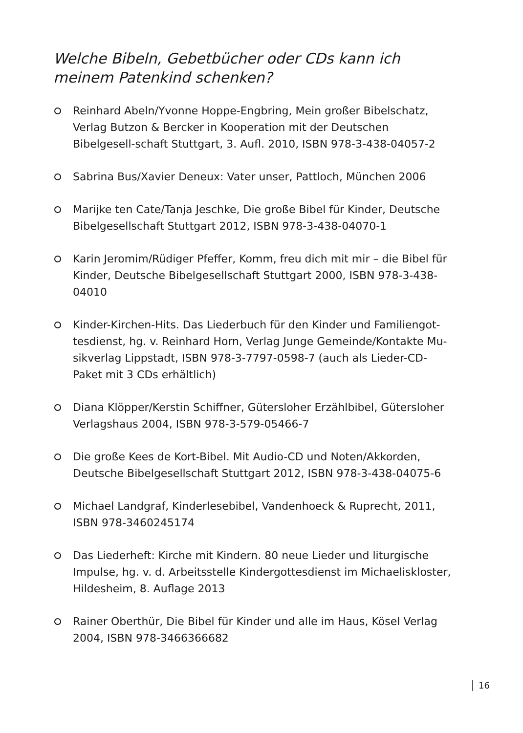Welche Bibeln, Gebetbücher oder CDs kann ich meinem Patenkind schenken?
Reinhard Abeln/Yvonne Hoppe-Engbring, Mein großer Bibelschatz, Verlag Butzon & Bercker in Kooperation mit der Deutschen Bibelgesell-schaft Stuttgart, 3. Aufl. 2010, ISBN 978-3-438-04057-2
Sabrina Bus/Xavier Deneux: Vater unser, Pattloch, München 2006
Marijke ten Cate/Tanja Jeschke, Die große Bibel für Kinder, Deutsche Bibelgesellschaft Stuttgart 2012, ISBN 978-3-438-04070-1
Karin Jeromim/Rüdiger Pfeffer, Komm, freu dich mit mir – die Bibel für Kinder, Deutsche Bibelgesellschaft Stuttgart 2000, ISBN 978-3-438-04010
Kinder-Kirchen-Hits. Das Liederbuch für den Kinder und Familiengot-tesdienst, hg. v. Reinhard Horn, Verlag Junge Gemeinde/Kontakte Mu-sikverlag Lippstadt, ISBN 978-3-7797-0598-7 (auch als Lieder-CD-Paket mit 3 CDs erhältlich)
Diana Klöpper/Kerstin Schiffner, Gütersloher Erzählbibel, Gütersloher Verlagshaus 2004, ISBN 978-3-579-05466-7
Die große Kees de Kort-Bibel. Mit Audio-CD und Noten/Akkorden, Deutsche Bibelgesellschaft Stuttgart 2012, ISBN 978-3-438-04075-6
Michael Landgraf, Kinderlesebibel, Vandenhoeck & Ruprecht, 2011, ISBN 978-3460245174
Das Liederheft: Kirche mit Kindern. 80 neue Lieder und liturgische Impulse, hg. v. d. Arbeitsstelle Kindergottesdienst im Michaeliskloster, Hildesheim, 8. Auflage 2013
Rainer Oberthür, Die Bibel für Kinder und alle im Haus, Kösel Verlag 2004, ISBN 978-3466366682
16